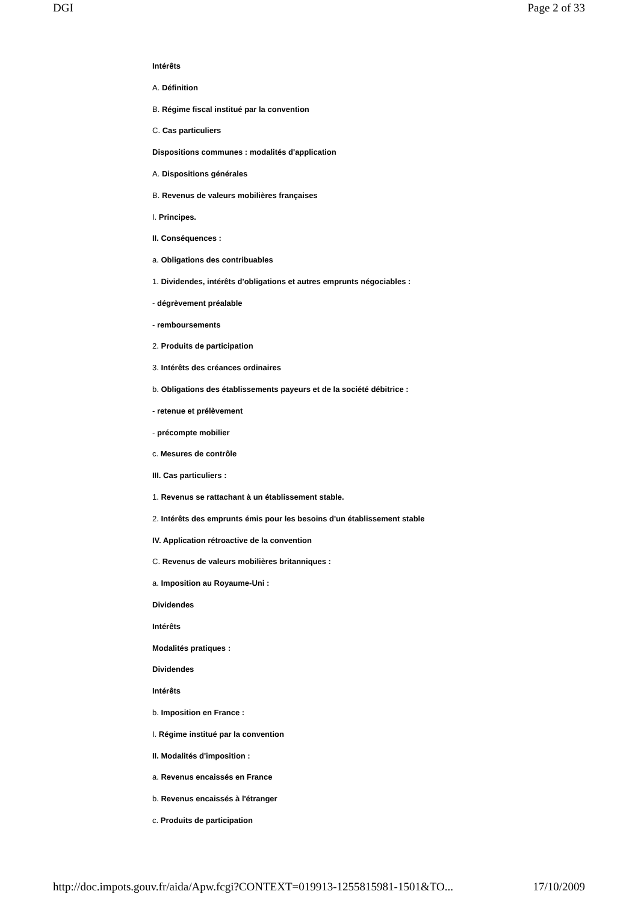DGI Page 2 of 33
Intérêts
A. Définition
B. Régime fiscal institué par la convention
C. Cas particuliers
Dispositions communes : modalités d'application
A. Dispositions générales
B. Revenus de valeurs mobilières françaises
I. Principes.
II. Conséquences :
a. Obligations des contribuables
1. Dividendes, intérêts d'obligations et autres emprunts négociables :
- dégrèvement préalable
- remboursements
2. Produits de participation
3. Intérêts des créances ordinaires
b. Obligations des établissements payeurs et de la société débitrice :
- retenue et prélèvement
- précompte mobilier
c. Mesures de contrôle
III. Cas particuliers :
1. Revenus se rattachant à un établissement stable.
2. Intérêts des emprunts émis pour les besoins d'un établissement stable
IV. Application rétroactive de la convention
C. Revenus de valeurs mobilières britanniques :
a. Imposition au Royaume-Uni :
Dividendes
Intérêts
Modalités pratiques :
Dividendes
Intérêts
b. Imposition en France :
I. Régime institué par la convention
II. Modalités d'imposition :
a. Revenus encaissés en France
b. Revenus encaissés à l'étranger
c. Produits de participation
http://doc.impots.gouv.fr/aida/Apw.fcgi?CONTEXT=019913-1255815981-1501&TO... 17/10/2009